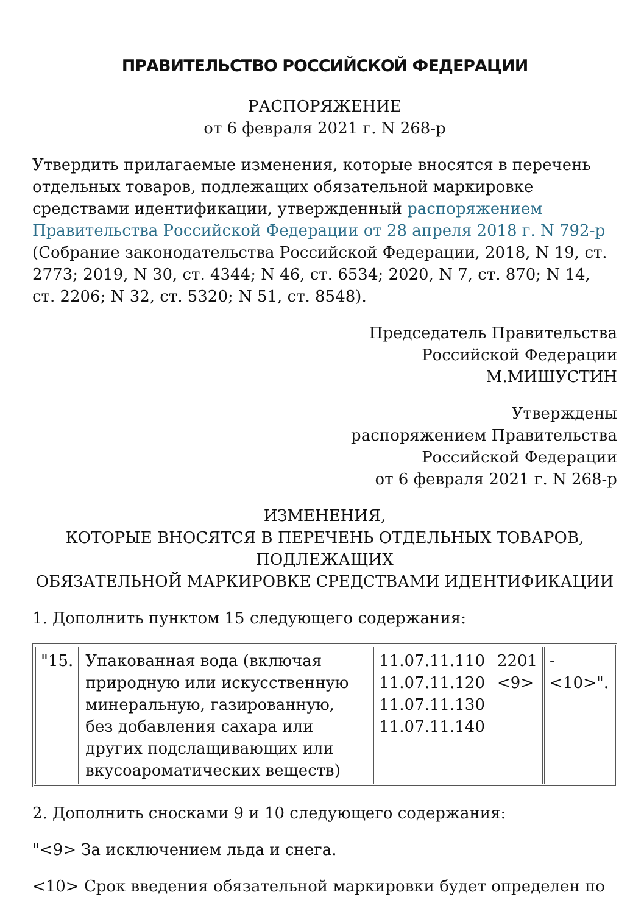ПРАВИТЕЛЬСТВО РОССИЙСКОЙ ФЕДЕРАЦИИ
РАСПОРЯЖЕНИЕ
от 6 февраля 2021 г. N 268-р
Утвердить прилагаемые изменения, которые вносятся в перечень отдельных товаров, подлежащих обязательной маркировке средствами идентификации, утвержденный распоряжением Правительства Российской Федерации от 28 апреля 2018 г. N 792-р (Собрание законодательства Российской Федерации, 2018, N 19, ст. 2773; 2019, N 30, ст. 4344; N 46, ст. 6534; 2020, N 7, ст. 870; N 14, ст. 2206; N 32, ст. 5320; N 51, ст. 8548).
Председатель Правительства
Российской Федерации
М.МИШУСТИН
Утверждены
распоряжением Правительства
Российской Федерации
от 6 февраля 2021 г. N 268-р
ИЗМЕНЕНИЯ,
КОТОРЫЕ ВНОСЯТСЯ В ПЕРЕЧЕНЬ ОТДЕЛЬНЫХ ТОВАРОВ,
ПОДЛЕЖАЩИХ
ОБЯЗАТЕЛЬНОЙ МАРКИРОВКЕ СРЕДСТВАМИ ИДЕНТИФИКАЦИИ
1. Дополнить пунктом 15 следующего содержания:
| "15. | Упакованная вода (включая природную или искусственную минеральную, газированную, без добавления сахара или других подслащивающих или вкусоароматических веществ) | 11.07.11.110 11.07.11.120 11.07.11.130 11.07.11.140 | 2201 <9> | - <10>". |
2. Дополнить сносками 9 и 10 следующего содержания:
"<9> За исключением льда и снега.
<10> Срок введения обязательной маркировки будет определен по